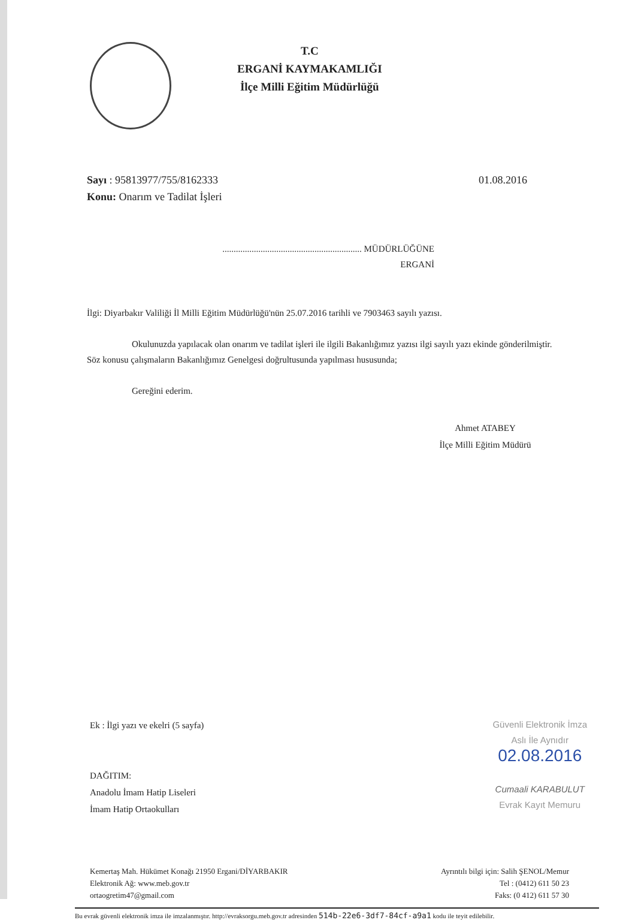T.C
ERGANİ KAYMAKAMLIĞI
İlçe Milli Eğitim Müdürlüğü
Sayı : 95813977/755/8162333
Konu: Onarım ve Tadilat İşleri
01.08.2016
.............................................................. MÜDÜRLÜĞÜNE
ERGANİ
İlgi: Diyarbakır Valiliği İl Milli Eğitim Müdürlüğü'nün 25.07.2016 tarihli ve 7903463 sayılı yazısı.
Okulunuzda yapılacak olan onarım ve tadilat işleri ile ilgili Bakanlığımız yazısı ilgi sayılı yazı ekinde gönderilmiştir. Söz konusu çalışmaların Bakanlığımız Genelgesi doğrultusunda yapılması hususunda;
Gereğini ederim.
Ahmet ATABEY
İlçe Milli Eğitim Müdürü
Ek : İlgi yazı ve ekelri (5 sayfa)
DAĞITIM:
Anadolu İmam Hatip Liseleri
İmam Hatip Ortaokulları
Güvenli Elektronik İmza
Aslı İle Aynıdır
02.08.2016
Cumaali KARABULUT
Evrak Kayıt Memuru
Kemertaş Mah. Hükümet Konağı 21950 Ergani/DİYARBAKIR
Elektronik Ağ: www.meb.gov.tr
ortaogretim47@gmail.com
Ayrıntılı bilgi için: Salih ŞENOL/Memur
Tel : (0412) 611 50 23
Faks: (0 412) 611 57 30
Bu evrak güvenli elektronik imza ile imzalanmıştır. http://evraksorgu.meb.gov.tr adresinden 514b-22e6-3df7-84cf-a9a1 kodu ile teyit edilebilir.